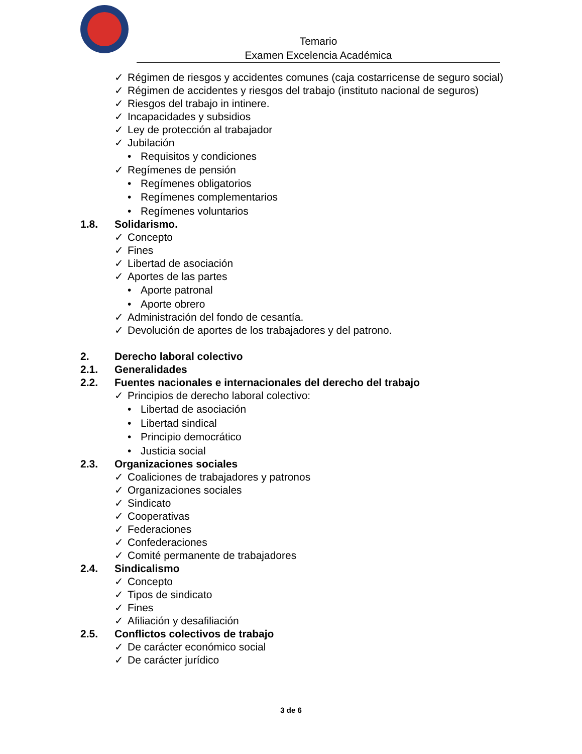Temario
Examen Excelencia Académica
✓ Régimen de riesgos y accidentes comunes (caja costarricense de seguro social)
✓ Régimen de accidentes y riesgos del trabajo (instituto nacional de seguros)
✓ Riesgos del trabajo in intinere.
✓ Incapacidades y subsidios
✓ Ley de protección al trabajador
✓ Jubilación
• Requisitos y condiciones
✓ Regímenes de pensión
• Regímenes obligatorios
• Regímenes complementarios
• Regímenes voluntarios
1.8. Solidarismo.
✓ Concepto
✓ Fines
✓ Libertad de asociación
✓ Aportes de las partes
• Aporte patronal
• Aporte obrero
✓ Administración del fondo de cesantía.
✓ Devolución de aportes de los trabajadores y del patrono.
2. Derecho laboral colectivo
2.1. Generalidades
2.2. Fuentes nacionales e internacionales del derecho del trabajo
✓ Principios de derecho laboral colectivo:
• Libertad de asociación
• Libertad sindical
• Principio democrático
• Justicia social
2.3. Organizaciones sociales
✓ Coaliciones de trabajadores y patronos
✓ Organizaciones sociales
✓ Sindicato
✓ Cooperativas
✓ Federaciones
✓ Confederaciones
✓ Comité permanente de trabajadores
2.4. Sindicalismo
✓ Concepto
✓ Tipos de sindicato
✓ Fines
✓ Afiliación y desafiliación
2.5. Conflictos colectivos de trabajo
✓ De carácter económico social
✓ De carácter jurídico
3 de 6